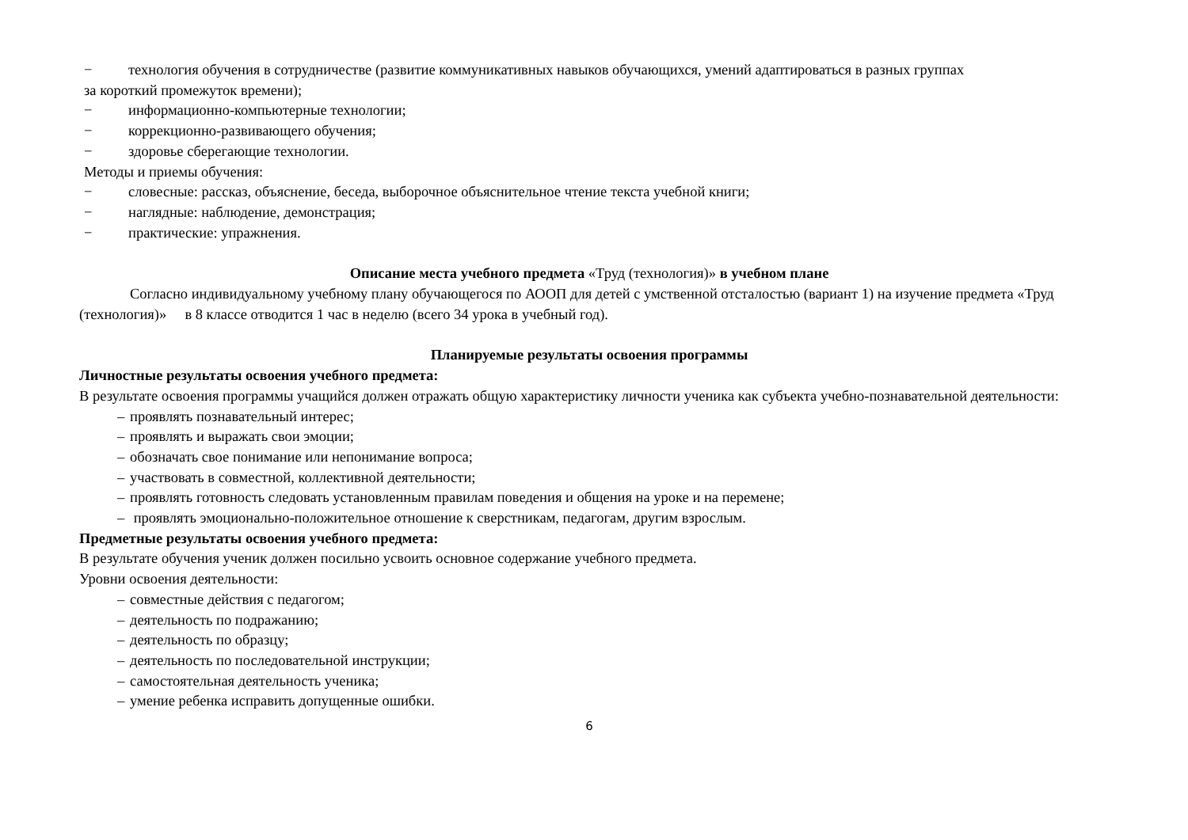− технология обучения в сотрудничестве (развитие коммуникативных навыков обучающихся, умений адаптироваться в разных группах
за короткий промежуток времени);
− информационно-компьютерные технологии;
− коррекционно-развивающего обучения;
− здоровье сберегающие технологии.
Методы и приемы обучения:
− словесные: рассказ, объяснение, беседа, выборочное объяснительное чтение текста учебной книги;
− наглядные: наблюдение, демонстрация;
− практические: упражнения.
Описание места учебного предмета «Труд (технология)» в учебном плане
Согласно индивидуальному учебному плану обучающегося по АООП для детей с умственной отсталостью (вариант 1) на изучение предмета «Труд (технология)» в 8 классе отводится 1 час в неделю (всего 34 урока в учебный год).
Планируемые результаты освоения программы
Личностные результаты освоения учебного предмета:
В результате освоения программы учащийся должен отражать общую характеристику личности ученика как субъекта учебно-познавательной деятельности:
– проявлять познавательный интерес;
– проявлять и выражать свои эмоции;
– обозначать свое понимание или непонимание вопроса;
– участвовать в совместной, коллективной деятельности;
– проявлять готовность следовать установленным правилам поведения и общения на уроке и на перемене;
– проявлять эмоционально-положительное отношение к сверстникам, педагогам, другим взрослым.
Предметные результаты освоения учебного предмета:
В результате обучения ученик должен посильно усвоить основное содержание учебного предмета.
Уровни освоения деятельности:
– совместные действия с педагогом;
– деятельность по подражанию;
– деятельность по образцу;
– деятельность по последовательной инструкции;
– самостоятельная деятельность ученика;
– умение ребенка исправить допущенные ошибки.
6